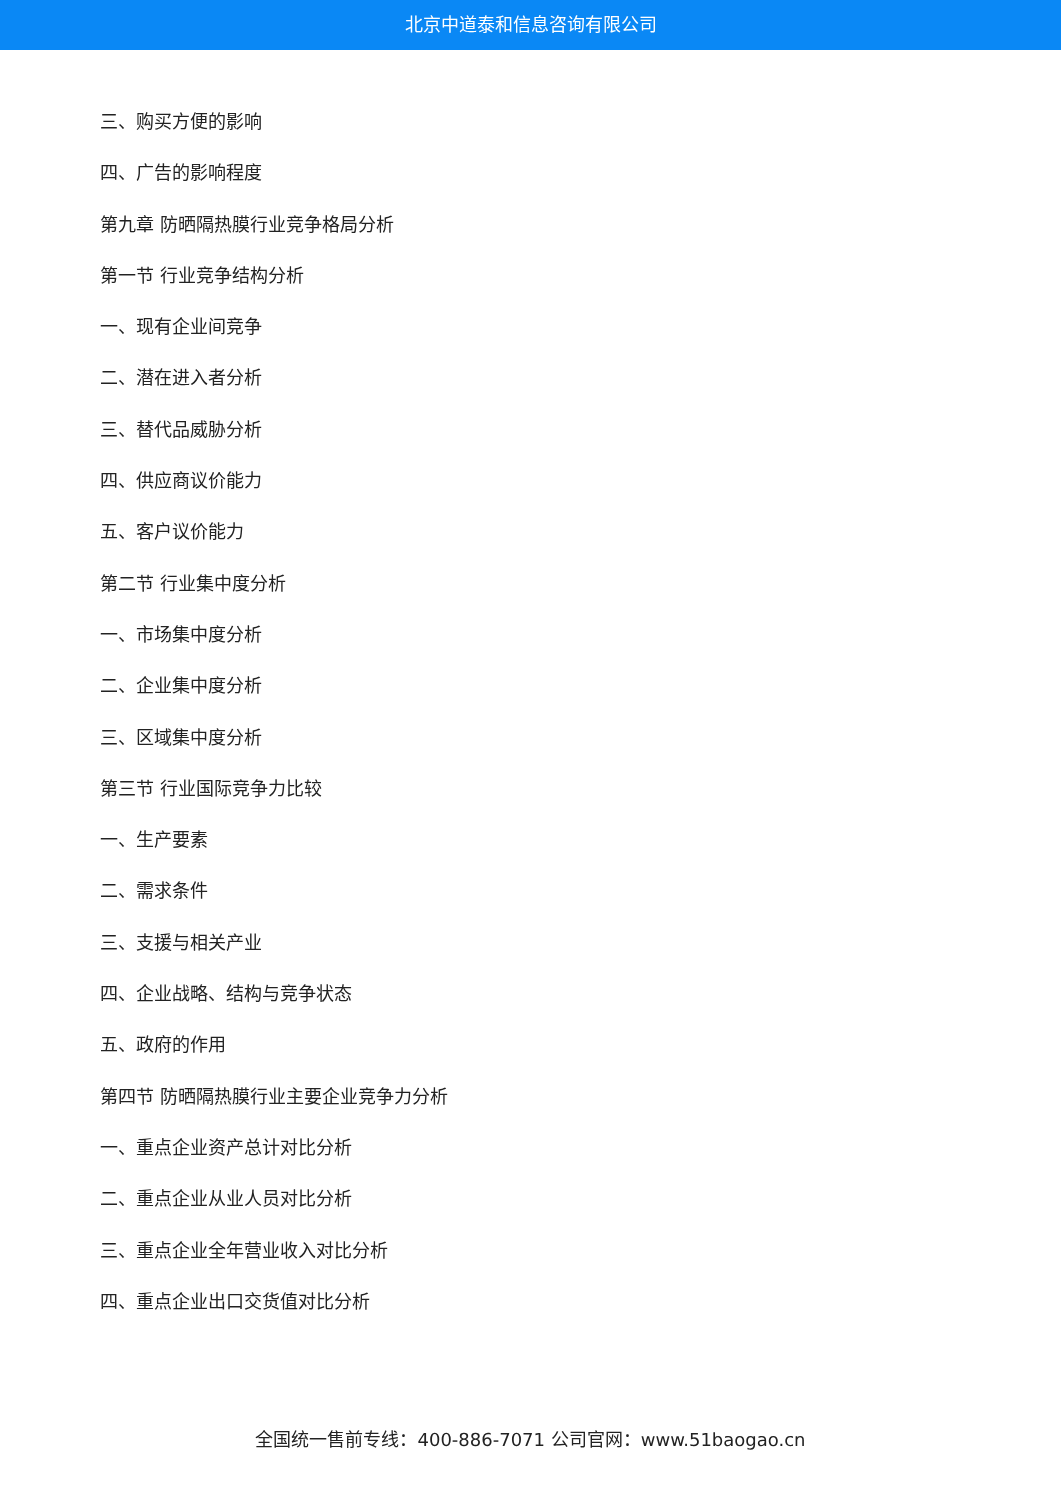北京中道泰和信息咨询有限公司
三、购买方便的影响
四、广告的影响程度
第九章 防晒隔热膜行业竞争格局分析
第一节 行业竞争结构分析
一、现有企业间竞争
二、潜在进入者分析
三、替代品威胁分析
四、供应商议价能力
五、客户议价能力
第二节 行业集中度分析
一、市场集中度分析
二、企业集中度分析
三、区域集中度分析
第三节 行业国际竞争力比较
一、生产要素
二、需求条件
三、支援与相关产业
四、企业战略、结构与竞争状态
五、政府的作用
第四节 防晒隔热膜行业主要企业竞争力分析
一、重点企业资产总计对比分析
二、重点企业从业人员对比分析
三、重点企业全年营业收入对比分析
四、重点企业出口交货值对比分析
全国统一售前专线：400-886-7071 公司官网：www.51baogao.cn